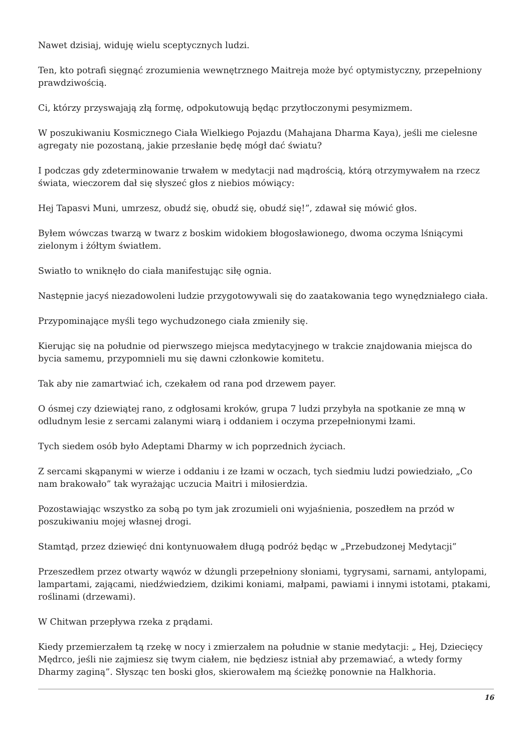Nawet dzisiaj, widuję wielu sceptycznych ludzi.
Ten, kto potrafi sięgnąć zrozumienia wewnętrznego Maitreja może być optymistyczny, przepełniony prawdziwością.
Ci, którzy przyswajają złą formę, odpokutowują będąc przytłoczonymi pesymizmem.
W poszukiwaniu Kosmicznego Ciała Wielkiego Pojazdu (Mahajana Dharma Kaya), jeśli me cielesne agregaty nie pozostaną, jakie przesłanie będę mógł dać światu?
I podczas gdy zdeterminowanie trwałem w medytacji nad mądrością, którą otrzymywałem na rzecz świata, wieczorem dał się słyszeć głos z niebios mówiący:
Hej Tapasvi Muni, umrzesz, obudź się, obudź się, obudź się!”, zdawał się mówić głos.
Byłem wówczas twarzą w twarz z boskim widokiem błogosławionego, dwoma oczyma lśniącymi zielonym i żółtym światłem.
Swiatło to wniknęło do ciała manifestując siłę ognia.
Następnie jacyś niezadowoleni ludzie przygotowywali się do zaatakowania tego wynędzniałego ciała.
Przypominające myśli tego wychudzonego ciała zmieniły się.
Kierując się na południe od pierwszego miejsca medytacyjnego w trakcie znajdowania miejsca do bycia samemu, przypomnieli mu się dawni członkowie komitetu.
Tak aby nie zamartwiać ich, czekałem od rana pod drzewem payer.
O ósmej czy dziewiątej rano, z odgłosami kroków, grupa 7 ludzi przybyła na spotkanie ze mną w odludnym lesie z sercami zalanymi wiarą i oddaniem i oczyma przepełnionymi łzami.
Tych siedem osób było Adeptami Dharmy w ich poprzednich życiach.
Z sercami skąpanymi w wierze i oddaniu i ze łzami w oczach, tych siedmiu ludzi powiedziało, „Co nam brakowało” tak wyrażając uczucia Maitri i miłosierdzia.
Pozostawiając wszystko za sobą po tym jak zrozumieli oni wyjaśnienia, poszedłem na przód w poszukiwaniu mojej własnej drogi.
Stamtąd, przez dziewięć dni kontynuowałem długą podróż będąc w „Przebudzonej Medytacji”
Przeszedłem przez otwarty wąwóz w dżungli przepełniony słoniami, tygrysami, sarnami, antylopami, lampartami, zającami, niedźwiedziem, dzikimi koniami, małpami, pawiami i innymi istotami, ptakami, roślinami (drzewami).
W Chitwan przepływa rzeka z prądami.
Kiedy przemierzałem tą rzekę w nocy i zmierzałem na południe w stanie medytacji: „ Hej, Dziecięcy Mędrco, jeśli nie zajmiesz się twym ciałem, nie będziesz istniał aby przemawiać, a wtedy formy Dharmy zaginą”. Słysząc ten boski głos, skierowałem mą ścieżkę ponownie na Halkhoria.
16